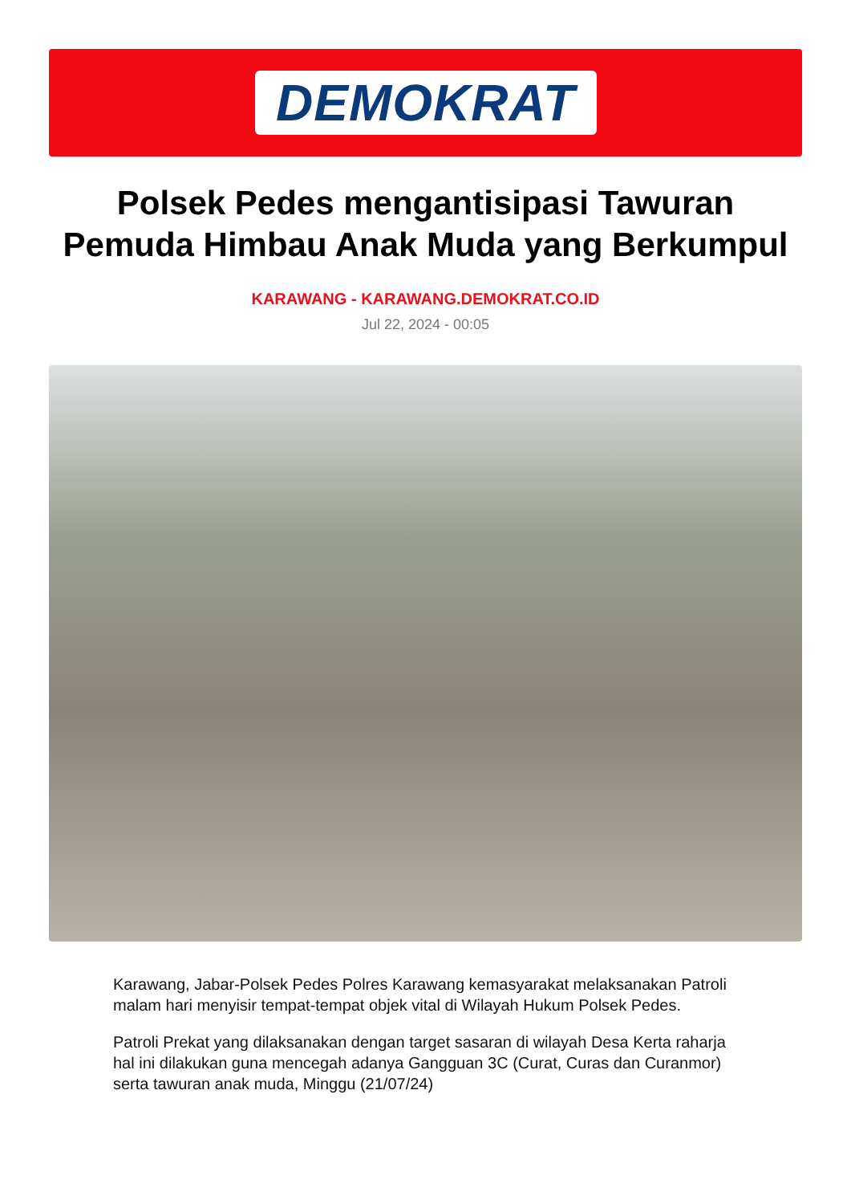DEMOKRAT
Polsek Pedes mengantisipasi Tawuran Pemuda Himbau Anak Muda yang Berkumpul
KARAWANG - KARAWANG.DEMOKRAT.CO.ID
Jul 22, 2024 - 00:05
Karawang, Jabar-Polsek Pedes Polres Karawang kemasyarakat melaksanakan Patroli malam hari menyisir tempat-tempat objek vital di Wilayah Hukum Polsek Pedes.
Patroli Prekat yang dilaksanakan dengan target sasaran di wilayah Desa Kerta raharja hal ini dilakukan guna mencegah adanya Gangguan 3C (Curat, Curas dan Curanmor) serta tawuran anak muda, Minggu (21/07/24)